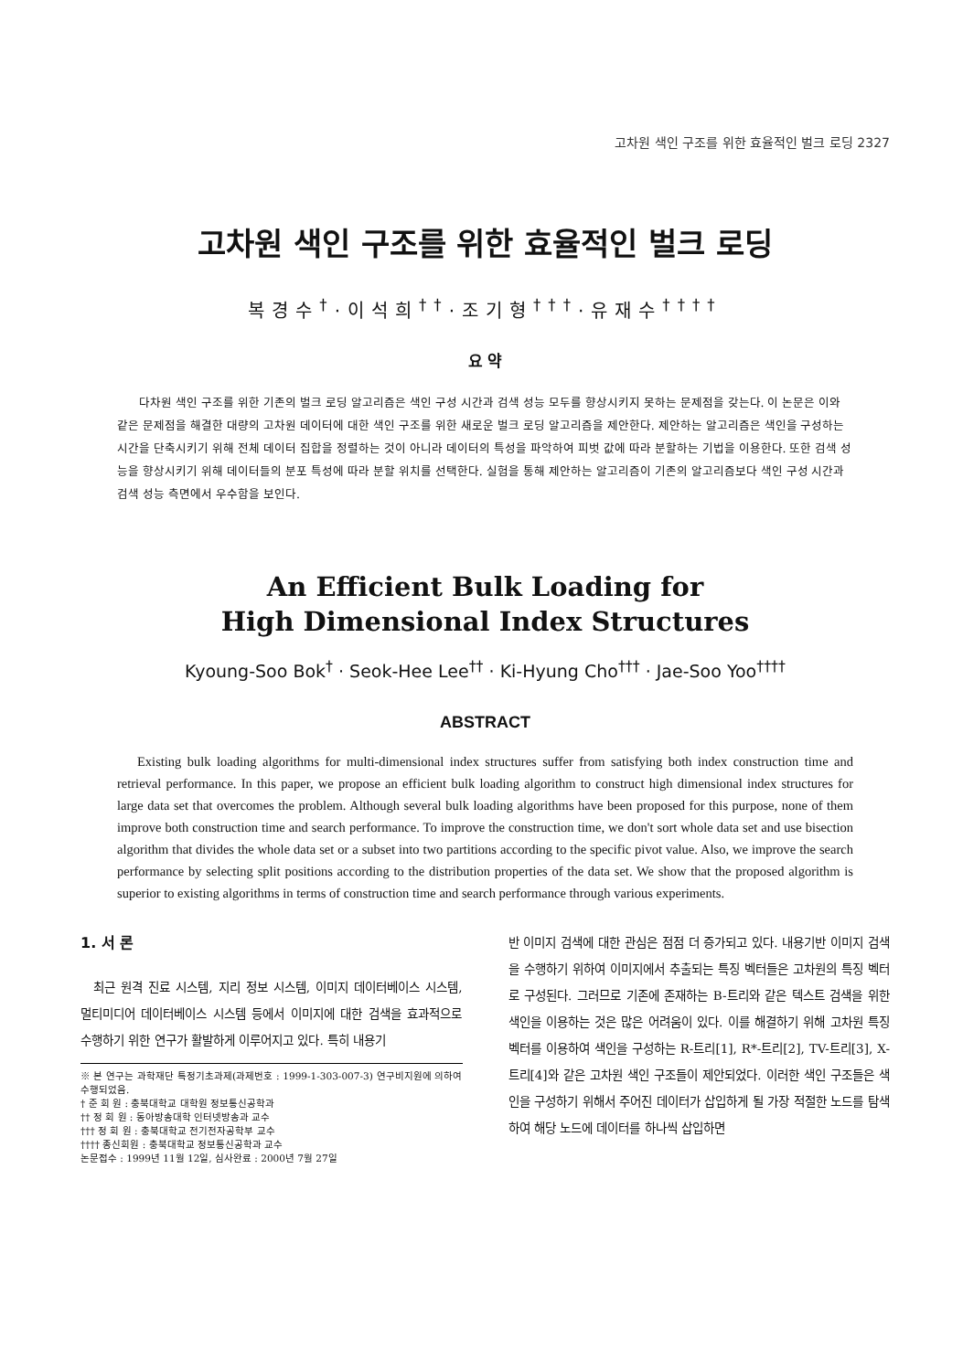고차원 색인 구조를 위한 효율적인 벌크 로딩 2327
고차원 색인 구조를 위한 효율적인 벌크 로딩
복경수<sup>†</sup>·이석희<sup>††</sup>·조기형<sup>†††</sup>·유재수<sup>††††</sup>
요 약
다차원 색인 구조를 위한 기존의 벌크 로딩 알고리즘은 색인 구성 시간과 검색 성능 모두를 향상시키지 못하는 문제점을 갖는다. 이 논문은 이와 같은 문제점을 해결한 대량의 고차원 데이터에 대한 색인 구조를 위한 새로운 벌크 로딩 알고리즘을 제안한다. 제안하는 알고리즘은 색인을 구성하는 시간을 단축시키기 위해 전체 데이터 집합을 정렬하는 것이 아니라 데이터의 특성을 파악하여 피벗 값에 따라 분할하는 기법을 이용한다. 또한 검색 성능을 향상시키기 위해 데이터들의 분포 특성에 따라 분할 위치를 선택한다. 실험을 통해 제안하는 알고리즘이 기존의 알고리즘보다 색인 구성 시간과 검색 성능 측면에서 우수함을 보인다.
An Efficient Bulk Loading for
High Dimensional Index Structures
Kyoung-Soo Bok<sup>†</sup> · Seok-Hee Lee<sup>††</sup> · Ki-Hyung Cho<sup>†††</sup> · Jae-Soo Yoo<sup>††††</sup>
ABSTRACT
Existing bulk loading algorithms for multi-dimensional index structures suffer from satisfying both index construction time and retrieval performance. In this paper, we propose an efficient bulk loading algorithm to construct high dimensional index structures for large data set that overcomes the problem. Although several bulk loading algorithms have been proposed for this purpose, none of them improve both construction time and search performance. To improve the construction time, we don't sort whole data set and use bisection algorithm that divides the whole data set or a subset into two partitions according to the specific pivot value. Also, we improve the search performance by selecting split positions according to the distribution properties of the data set. We show that the proposed algorithm is superior to existing algorithms in terms of construction time and search performance through various experiments.
1. 서 론
최근 원격 진료 시스템, 지리 정보 시스템, 이미지 데이터베이스 시스템, 멀티미디어 데이터베이스 시스템 등에서 이미지에 대한 검색을 효과적으로 수행하기 위한 연구가 활발하게 이루어지고 있다. 특히 내용기
※ 본 연구는 과학재단 특정기초과제(과제번호 : 1999-1-303-007-3) 연구비지원에 의하여 수행되었음.
† 준 회 원 : 충북대학교 대학원 정보통신공학과
†† 정 회 원 : 동아방송대학 인터넷방송과 교수
††† 정 회 원 : 충북대학교 전기전자공학부 교수
†††† 종신회원 : 충북대학교 정보통신공학과 교수
논문접수 : 1999년 11월 12일, 심사완료 : 2000년 7월 27일
반 이미지 검색에 대한 관심은 점점 더 증가되고 있다. 내용기반 이미지 검색을 수행하기 위하여 이미지에서 추출되는 특징 벡터들은 고차원의 특징 벡터로 구성된다. 그러므로 기존에 존재하는 B-트리와 같은 텍스트 검색을 위한 색인을 이용하는 것은 많은 어려움이 있다. 이를 해결하기 위해 고차원 특징 벡터를 이용하여 색인을 구성하는 R-트리[1], R*-트리[2], TV-트리[3], X-트리[4]와 같은 고차원 색인 구조들이 제안되었다. 이러한 색인 구조들은 색인을 구성하기 위해서 주어진 데이터가 삽입하게 될 가장 적절한 노드를 탐색하여 해당 노드에 데이터를 하나씩 삽입하면